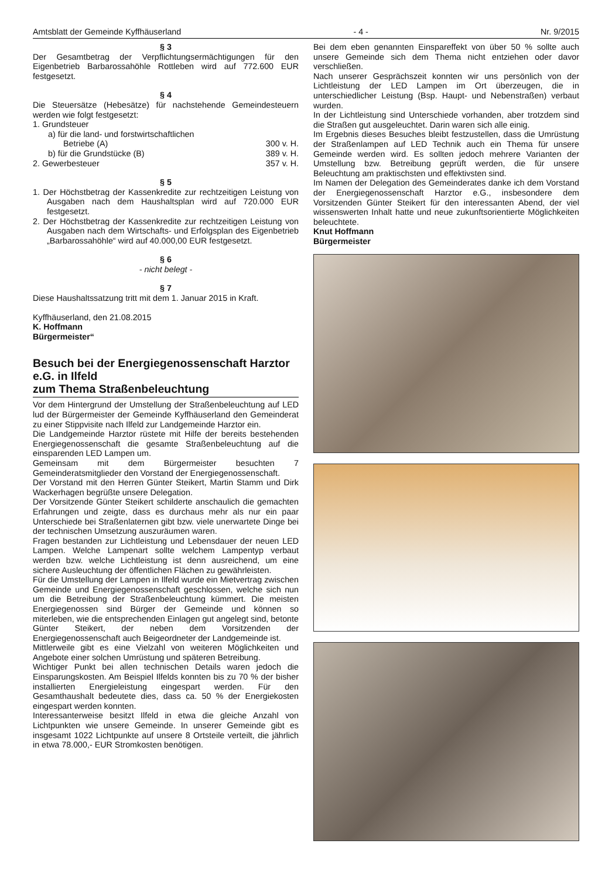Amtsblatt der Gemeinde Kyffhäuserland - 4 - Nr. 9/2015
§ 3
Der Gesamtbetrag der Verpflichtungsermächtigungen für den Eigenbetrieb Barbarossahöhle Rottleben wird auf 772.600 EUR festgesetzt.
§ 4
Die Steuersätze (Hebesätze) für nachstehende Gemeindesteuern werden wie folgt festgesetzt:
1. Grundsteuer
a) für die land- und forstwirtschaftlichen
Betriebe (A) 300 v. H.
b) für die Grundstücke (B) 389 v. H.
2. Gewerbesteuer 357 v. H.
§ 5
1. Der Höchstbetrag der Kassenkredite zur rechtzeitigen Leistung von Ausgaben nach dem Haushaltsplan wird auf 720.000 EUR festgesetzt.
2. Der Höchstbetrag der Kassenkredite zur rechtzeitigen Leistung von Ausgaben nach dem Wirtschafts- und Erfolgsplan des Eigenbetrieb „Barbarossahöhle“ wird auf 40.000,00 EUR festgesetzt.
§ 6
- nicht belegt -
§ 7
Diese Haushaltssatzung tritt mit dem 1. Januar 2015 in Kraft.
Kyffhäuserland, den 21.08.2015
K. Hoffmann
Bürgermeister“
Besuch bei der Energiegenossenschaft Harztor e.G. in Ilfeld
zum Thema Straßenbeleuchtung
Vor dem Hintergrund der Umstellung der Straßenbeleuchtung auf LED lud der Bürgermeister der Gemeinde Kyffhäuserland den Gemeinderat zu einer Stippvisite nach Ilfeld zur Landgemeinde Harztor ein.
Die Landgemeinde Harztor rüstete mit Hilfe der bereits bestehenden Energiegenossenschaft die gesamte Straßenbeleuchtung auf die einsparenden LED Lampen um.
Gemeinsam mit dem Bürgermeister besuchten 7 Gemeinderatsmitglieder den Vorstand der Energiegenossenschaft.
Der Vorstand mit den Herren Günter Steikert, Martin Stamm und Dirk Wackerhagen begrüßte unsere Delegation.
Der Vorsitzende Günter Steikert schilderte anschaulich die gemachten Erfahrungen und zeigte, dass es durchaus mehr als nur ein paar Unterschiede bei Straßenlaternen gibt bzw. viele unerwartete Dinge bei der technischen Umsetzung auszuräumen waren.
Fragen bestanden zur Lichtleistung und Lebensdauer der neuen LED Lampen. Welche Lampenart sollte welchem Lampentyp verbaut werden bzw. welche Lichtleistung ist denn ausreichend, um eine sichere Ausleuchtung der öffentlichen Flächen zu gewährleisten.
Für die Umstellung der Lampen in Ilfeld wurde ein Mietvertrag zwischen Gemeinde und Energiegenossenschaft geschlossen, welche sich nun um die Betreibung der Straßenbeleuchtung kümmert. Die meisten Energiegenossen sind Bürger der Gemeinde und können so miterleben, wie die entsprechenden Einlagen gut angelegt sind, betonte Günter Steikert, der neben dem Vorsitzenden der Energiegenossenschaft auch Beigeordneter der Landgemeinde ist.
Mittlerweile gibt es eine Vielzahl von weiteren Möglichkeiten und Angebote einer solchen Umrüstung und späteren Betreibung.
Wichtiger Punkt bei allen technischen Details waren jedoch die Einsparungskosten. Am Beispiel Ilfelds konnten bis zu 70 % der bisher installierten Energieleistung eingespart werden. Für den Gesamthaushalt bedeutete dies, dass ca. 50 % der Energiekosten eingespart werden konnten.
Interessanterweise besitzt Ilfeld in etwa die gleiche Anzahl von Lichtpunkten wie unsere Gemeinde. In unserer Gemeinde gibt es insgesamt 1022 Lichtpunkte auf unsere 8 Ortsteile verteilt, die jährlich in etwa 78.000,- EUR Stromkosten benötigen.
Bei dem eben genannten Einspareffekt von über 50 % sollte auch unsere Gemeinde sich dem Thema nicht entziehen oder davor verschließen.
Nach unserer Gesprächszeit konnten wir uns persönlich von der Lichtleistung der LED Lampen im Ort überzeugen, die in unterschiedlicher Leistung (Bsp. Haupt- und Nebenstraßen) verbaut wurden.
In der Lichtleistung sind Unterschiede vorhanden, aber trotzdem sind die Straßen gut ausgeleuchtet. Darin waren sich alle einig.
Im Ergebnis dieses Besuches bleibt festzustellen, dass die Umrüstung der Straßenlampen auf LED Technik auch ein Thema für unsere Gemeinde werden wird. Es sollten jedoch mehrere Varianten der Umstellung bzw. Betreibung geprüft werden, die für unsere Beleuchtung am praktischsten und effektivsten sind.
Im Namen der Delegation des Gemeinderates danke ich dem Vorstand der Energiegenossenschaft Harztor e.G., insbesondere dem Vorsitzenden Günter Steikert für den interessanten Abend, der viel wissenswerten Inhalt hatte und neue zukunftsorientierte Möglichkeiten beleuchtete.
Knut Hoffmann
Bürgermeister